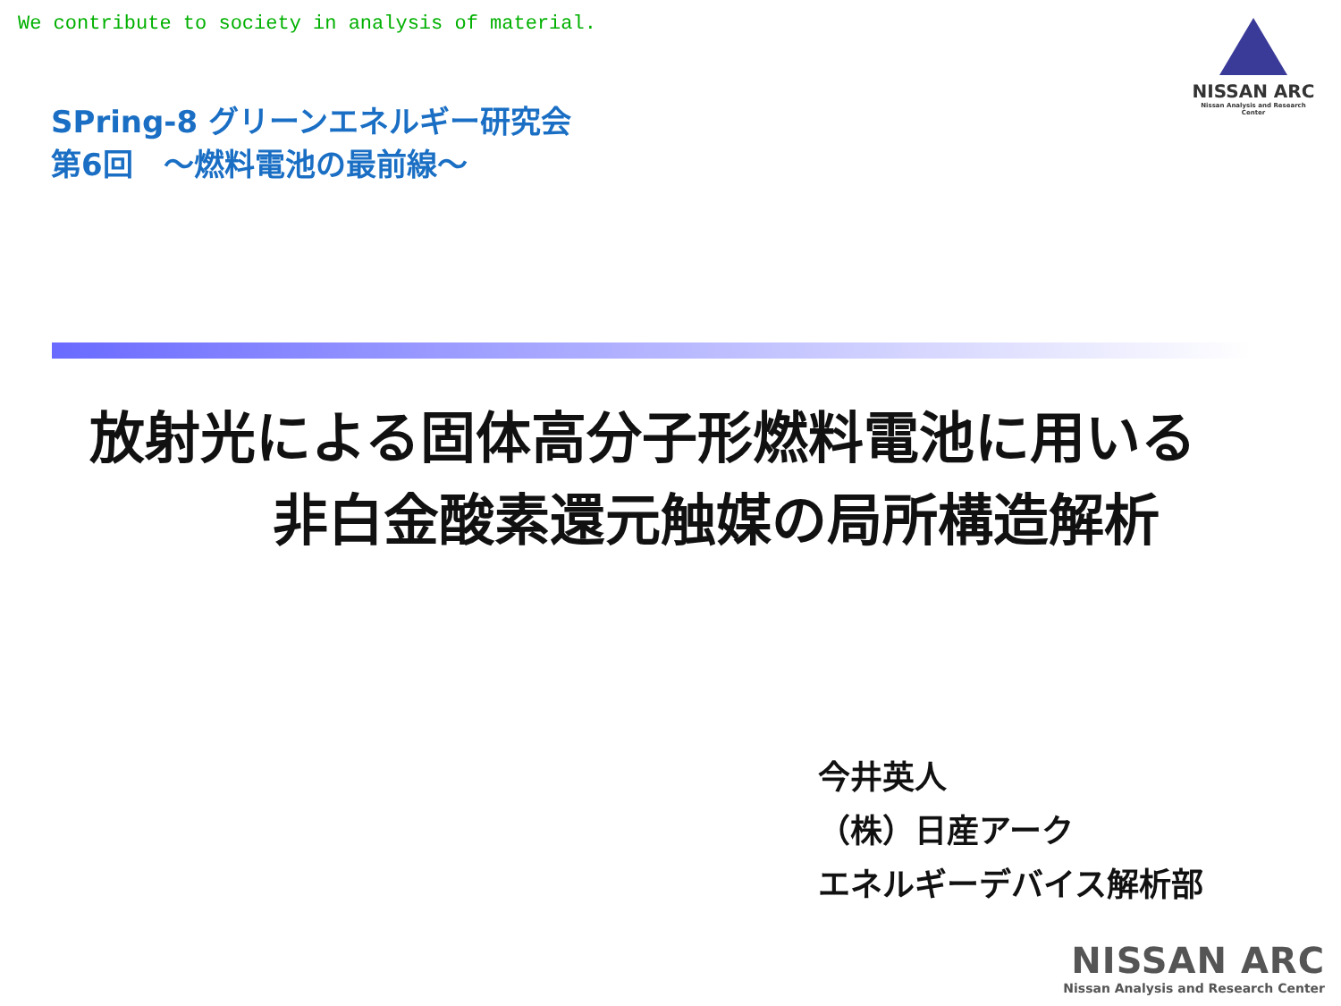We contribute to society in analysis of material.
NISSAN ARC
Nissan Analysis and Research Center
SPring-8 グリーンエネルギー研究会
第6回　～燃料電池の最前線～
放射光による固体高分子形燃料電池に用いる
非白金酸素還元触媒の局所構造解析
今井英人
（株）日産アーク
エネルギーデバイス解析部
NISSAN ARC
Nissan Analysis and Research Center